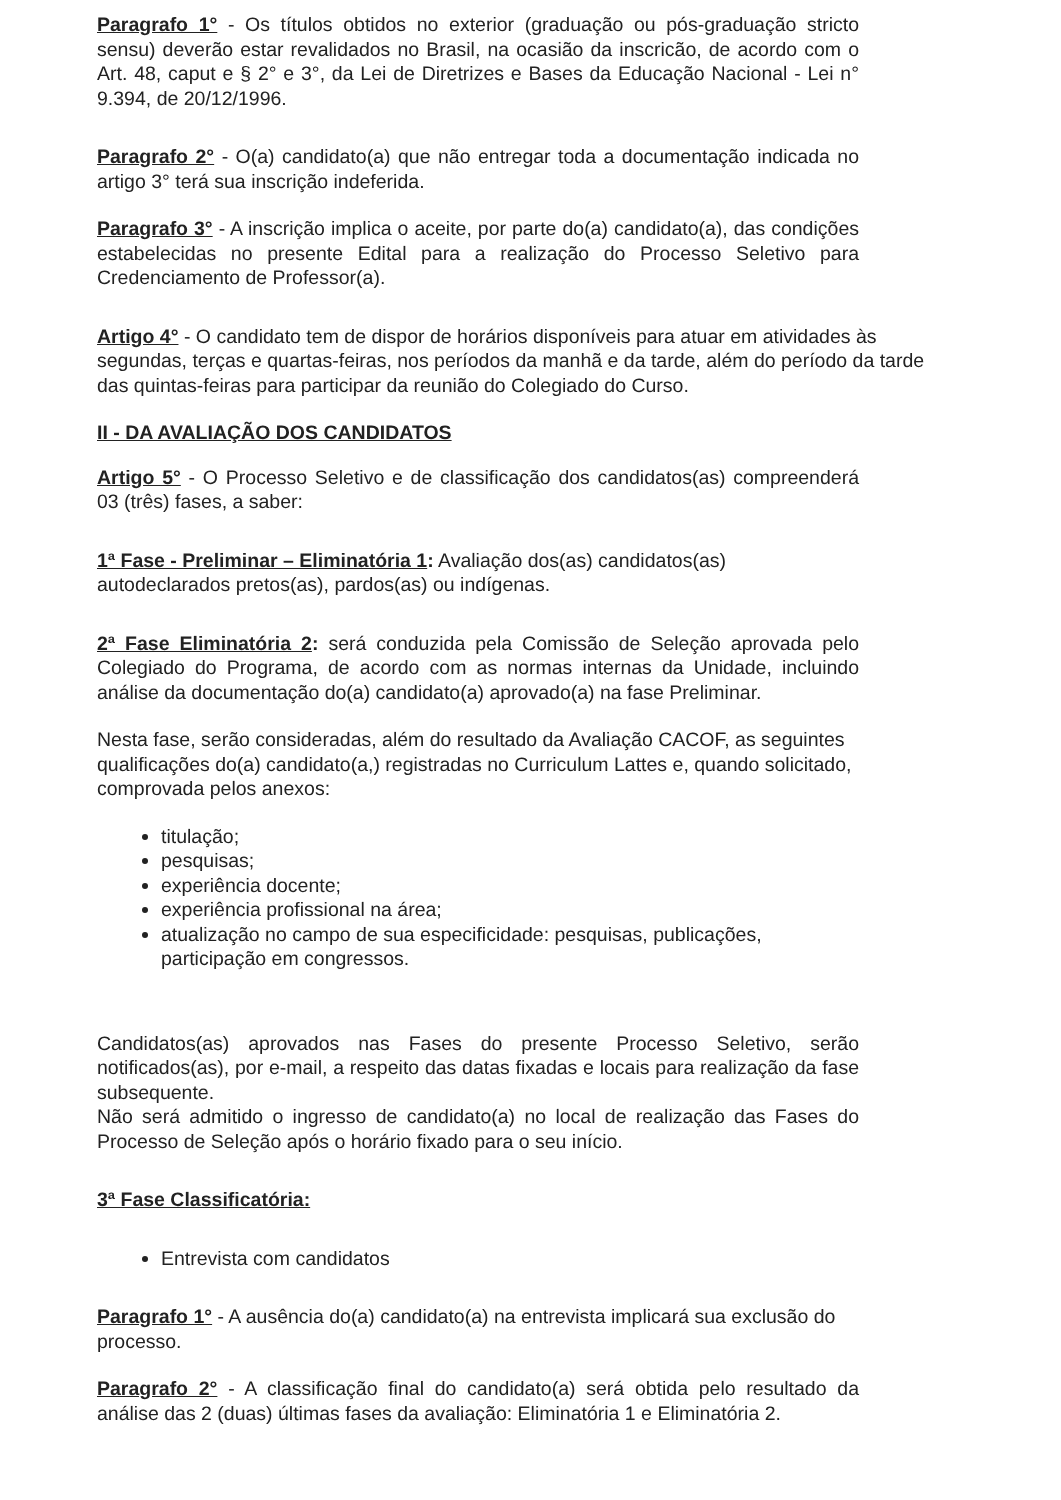Paragrafo 1° - Os títulos obtidos no exterior (graduação ou pós-graduação stricto sensu) deverão estar revalidados no Brasil, na ocasião da inscricão, de acordo com o Art. 48, caput e § 2° e 3°, da Lei de Diretrizes e Bases da Educação Nacional - Lei n° 9.394, de 20/12/1996.
Paragrafo 2° - O(a) candidato(a) que não entregar toda a documentação indicada no artigo 3° terá sua inscrição indeferida.
Paragrafo 3° - A inscrição implica o aceite, por parte do(a) candidato(a), das condições estabelecidas no presente Edital para a realização do Processo Seletivo para Credenciamento de Professor(a).
Artigo 4° - O candidato tem de dispor de horários disponíveis para atuar em atividades às segundas, terças e quartas-feiras, nos períodos da manhã e da tarde, além do período da tarde das quintas-feiras para participar da reunião do Colegiado do Curso.
II - DA AVALIAÇÃO DOS CANDIDATOS
Artigo 5° - O Processo Seletivo e de classificação dos candidatos(as) compreenderá 03 (três) fases, a saber:
1ª Fase - Preliminar – Eliminatória 1: Avaliação dos(as) candidatos(as) autodeclarados pretos(as), pardos(as) ou indígenas.
2ª Fase Eliminatória 2: será conduzida pela Comissão de Seleção aprovada pelo Colegiado do Programa, de acordo com as normas internas da Unidade, incluindo análise da documentação do(a) candidato(a) aprovado(a) na fase Preliminar.
Nesta fase, serão consideradas, além do resultado da Avaliação CACOF, as seguintes qualificações do(a) candidato(a,) registradas no Curriculum Lattes e, quando solicitado, comprovada pelos anexos:
titulação;
pesquisas;
experiência docente;
experiência profissional na área;
atualização no campo de sua especificidade: pesquisas, publicações, participação em congressos.
Candidatos(as) aprovados nas Fases do presente Processo Seletivo, serão notificados(as), por e-mail, a respeito das datas fixadas e locais para realização da fase subsequente.
Não será admitido o ingresso de candidato(a) no local de realização das Fases do Processo de Seleção após o horário fixado para o seu início.
3ª Fase Classificatória:
Entrevista com candidatos
Paragrafo 1° - A ausência do(a) candidato(a) na entrevista implicará sua exclusão do processo.
Paragrafo 2° - A classificação final do candidato(a) será obtida pelo resultado da análise das 2 (duas) últimas fases da avaliação: Eliminatória 1 e Eliminatória 2.